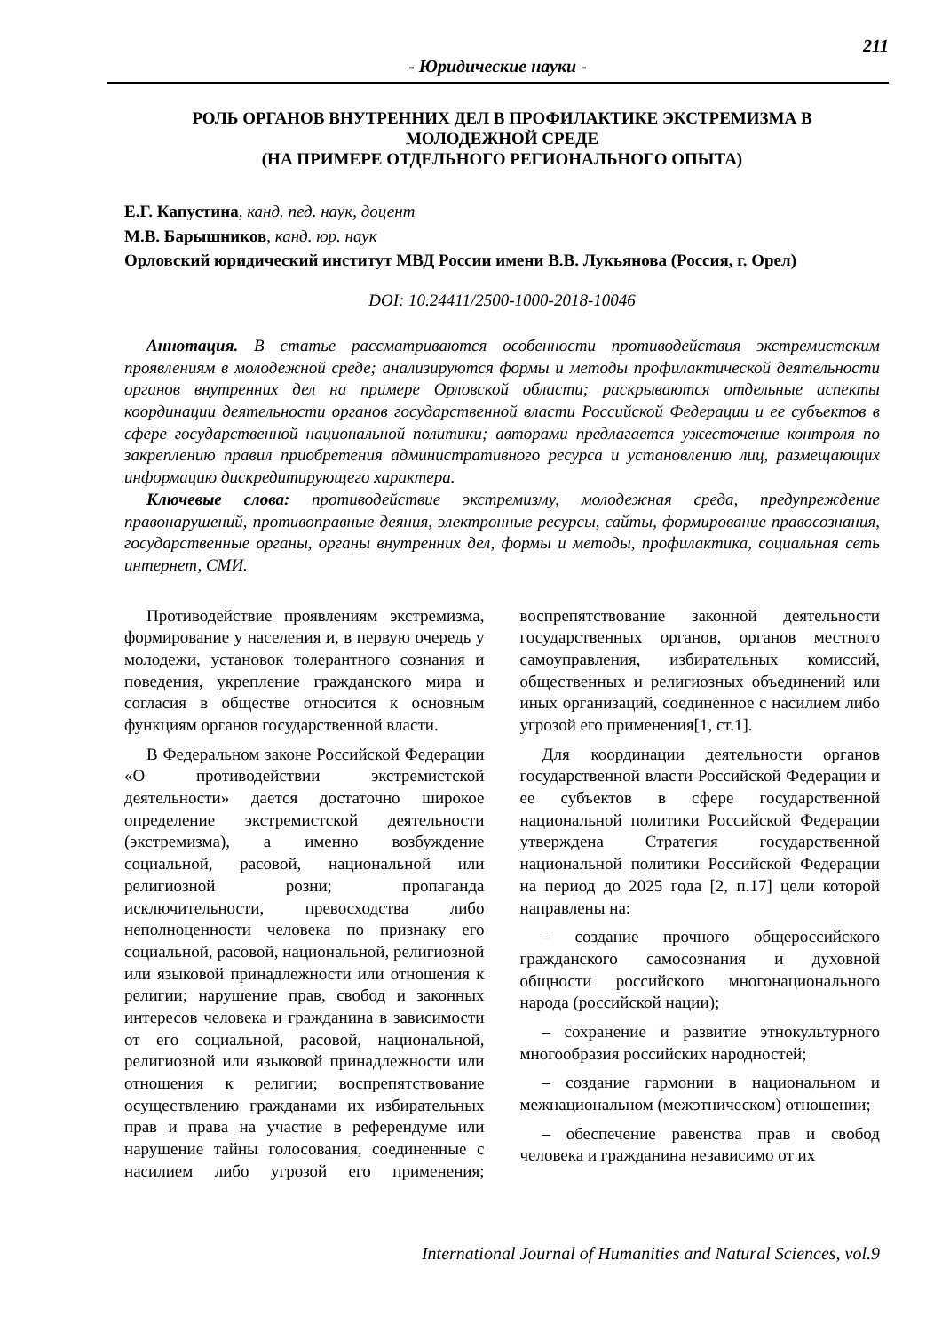211
- Юридические науки -
РОЛЬ ОРГАНОВ ВНУТРЕННИХ ДЕЛ В ПРОФИЛАКТИКЕ ЭКСТРЕМИЗМА В МОЛОДЕЖНОЙ СРЕДЕ
(НА ПРИМЕРЕ ОТДЕЛЬНОГО РЕГИОНАЛЬНОГО ОПЫТА)
Е.Г. Капустина, канд. пед. наук, доцент
М.В. Барышников, канд. юр. наук
Орловский юридический институт МВД России имени В.В. Лукьянова (Россия, г. Орел)
DOI: 10.24411/2500-1000-2018-10046
Аннотация. В статье рассматриваются особенности противодействия экстремистским проявлениям в молодежной среде; анализируются формы и методы профилактической деятельности органов внутренних дел на примере Орловской области; раскрываются отдельные аспекты координации деятельности органов государственной власти Российской Федерации и ее субъектов в сфере государственной национальной политики; авторами предлагается ужесточение контроля по закреплению правил приобретения административного ресурса и установлению лиц, размещающих информацию дискредитирующего характера.
Ключевые слова: противодействие экстремизму, молодежная среда, предупреждение правонарушений, противоправные деяния, электронные ресурсы, сайты, формирование правосознания, государственные органы, органы внутренних дел, формы и методы, профилактика, социальная сеть интернет, СМИ.
Противодействие проявлениям экстремизма, формирование у населения и, в первую очередь у молодежи, установок толерантного сознания и поведения, укрепление гражданского мира и согласия в обществе относится к основным функциям органов государственной власти.
В Федеральном законе Российской Федерации «О противодействии экстремистской деятельности» дается достаточно широкое определение экстремистской деятельности (экстремизма), а именно возбуждение социальной, расовой, национальной или религиозной розни; пропаганда исключительности, превосходства либо неполноценности человека по признаку его социальной, расовой, национальной, религиозной или языковой принадлежности или отношения к религии; нарушение прав, свобод и законных интересов человека и гражданина в зависимости от его социальной, расовой, национальной, религиозной или языковой принадлежности или отношения к религии; воспрепятствование осуществлению гражданами их избирательных прав и права на участие в референдуме или нарушение тайны голосования, соединенные с насилием либо угрозой его применения; воспрепятствование законной деятельности государственных органов, органов местного самоуправления, избирательных комиссий, общественных и религиозных объединений или иных организаций, соединенное с насилием либо угрозой его применения[1, ст.1].
Для координации деятельности органов государственной власти Российской Федерации и ее субъектов в сфере государственной национальной политики Российской Федерации утверждена Стратегия государственной национальной политики Российской Федерации на период до 2025 года [2, п.17] цели которой направлены на:
– создание прочного общероссийского гражданского самосознания и духовной общности российского многонационального народа (российской нации);
– сохранение и развитие этнокультурного многообразия российских народностей;
– создание гармонии в национальном и межнациональном (межэтническом) отношении;
– обеспечение равенства прав и свобод человека и гражданина независимо от их
International Journal of Humanities and Natural Sciences, vol.9